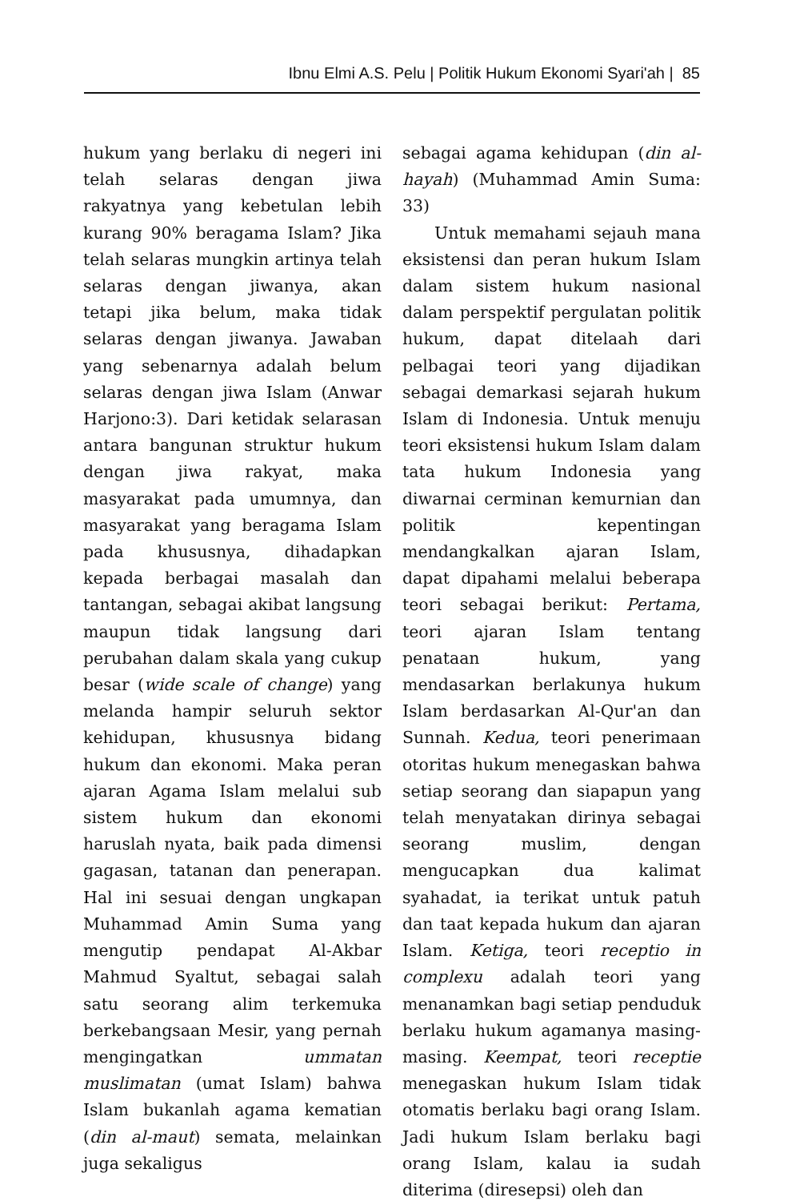Ibnu Elmi A.S. Pelu | Politik Hukum Ekonomi Syari'ah | 85
hukum yang berlaku di negeri ini telah selaras dengan jiwa rakyatnya yang kebetulan lebih kurang 90% beragama Islam? Jika telah selaras mungkin artinya telah selaras dengan jiwanya, akan tetapi jika belum, maka tidak selaras dengan jiwanya. Jawaban yang sebenarnya adalah belum selaras dengan jiwa Islam (Anwar Harjono:3). Dari ketidak selarasan antara bangunan struktur hukum dengan jiwa rakyat, maka masyarakat pada umumnya, dan masyarakat yang beragama Islam pada khususnya, dihadapkan kepada berbagai masalah dan tantangan, sebagai akibat langsung maupun tidak langsung dari perubahan dalam skala yang cukup besar (wide scale of change) yang melanda hampir seluruh sektor kehidupan, khususnya bidang hukum dan ekonomi. Maka peran ajaran Agama Islam melalui sub sistem hukum dan ekonomi haruslah nyata, baik pada dimensi gagasan, tatanan dan penerapan. Hal ini sesuai dengan ungkapan Muhammad Amin Suma yang mengutip pendapat Al-Akbar Mahmud Syaltut, sebagai salah satu seorang alim terkemuka berkebangsaan Mesir, yang pernah mengingatkan ummatan muslimatan (umat Islam) bahwa Islam bukanlah agama kematian (din al-maut) semata, melainkan juga sekaligus
sebagai agama kehidupan (din al-hayah) (Muhammad Amin Suma: 33)
Untuk memahami sejauh mana eksistensi dan peran hukum Islam dalam sistem hukum nasional dalam perspektif pergulatan politik hukum, dapat ditelaah dari pelbagai teori yang dijadikan sebagai demarkasi sejarah hukum Islam di Indonesia. Untuk menuju teori eksistensi hukum Islam dalam tata hukum Indonesia yang diwarnai cerminan kemurnian dan politik kepentingan mendangkalkan ajaran Islam, dapat dipahami melalui beberapa teori sebagai berikut: Pertama, teori ajaran Islam tentang penataan hukum, yang mendasarkan berlakunya hukum Islam berdasarkan Al-Qur'an dan Sunnah. Kedua, teori penerimaan otoritas hukum menegaskan bahwa setiap seorang dan siapapun yang telah menyatakan dirinya sebagai seorang muslim, dengan mengucapkan dua kalimat syahadat, ia terikat untuk patuh dan taat kepada hukum dan ajaran Islam. Ketiga, teori receptio in complexu adalah teori yang menanamkan bagi setiap penduduk berlaku hukum agamanya masing-masing. Keempat, teori receptie menegaskan hukum Islam tidak otomatis berlaku bagi orang Islam. Jadi hukum Islam berlaku bagi orang Islam, kalau ia sudah diterima (diresepsi) oleh dan